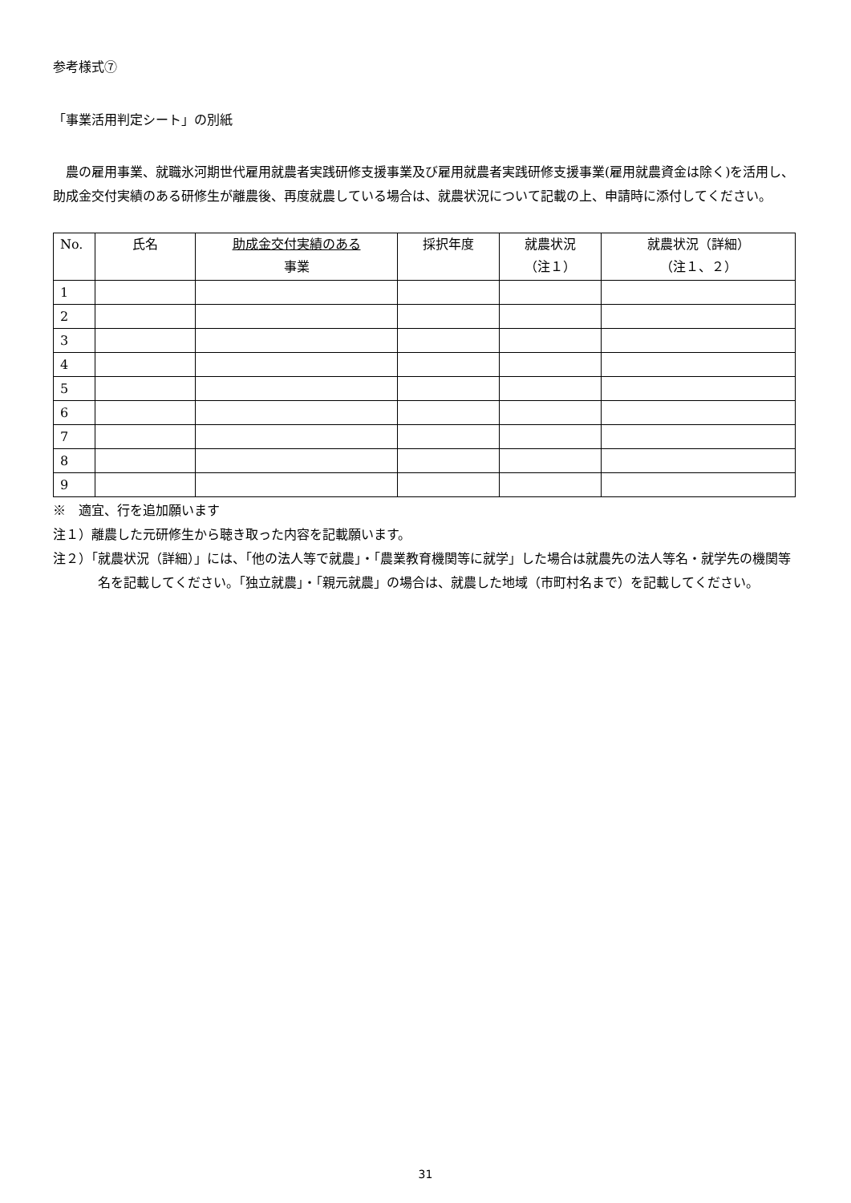参考様式⑦
「事業活用判定シート」の別紙
農の雇用事業、就職氷河期世代雇用就農者実践研修支援事業及び雇用就農者実践研修支援事業(雇用就農資金は除く)を活用し、助成金交付実績のある研修生が離農後、再度就農している場合は、就農状況について記載の上、申請時に添付してください。
| No. | 氏名 | 助成金交付実績のある 事業 | 採択年度 | 就農状況 （注１） | 就農状況（詳細） （注１、２） |
| --- | --- | --- | --- | --- | --- |
| 1 | | | | | |
| 2 | | | | | |
| 3 | | | | | |
| 4 | | | | | |
| 5 | | | | | |
| 6 | | | | | |
| 7 | | | | | |
| 8 | | | | | |
| 9 | | | | | |
※　適宜、行を追加願います
注１）離農した元研修生から聴き取った内容を記載願います。
注２）「就農状況（詳細）」には、「他の法人等で就農」・「農業教育機関等に就学」した場合は就農先の法人等名・就学先の機関等名を記載してください。「独立就農」・「親元就農」の場合は、就農した地域（市町村名まで）を記載してください。
31